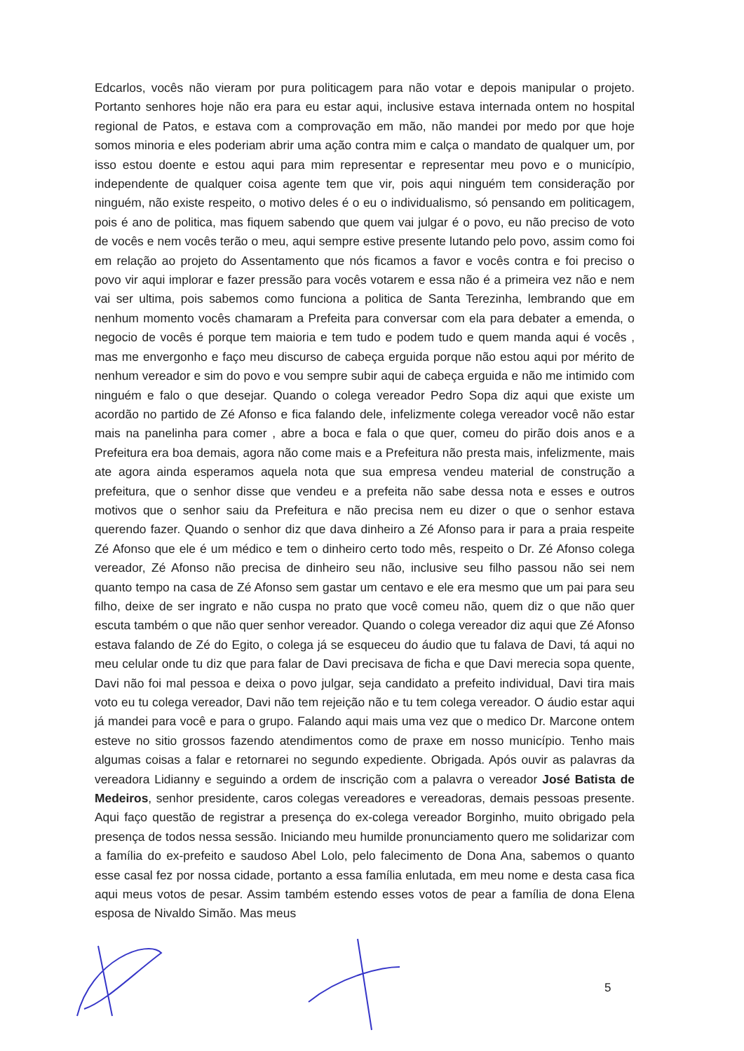Edcarlos, vocês não vieram por pura politicagem para não votar e depois manipular o projeto. Portanto senhores hoje não era para eu estar aqui, inclusive estava internada ontem no hospital regional de Patos, e estava com a comprovação em mão, não mandei por medo por que hoje somos minoria e eles poderiam abrir uma ação contra mim e calça o mandato de qualquer um, por isso estou doente e estou aqui para mim representar e representar meu povo e o município, independente de qualquer coisa agente tem que vir, pois aqui ninguém tem consideração por ninguém, não existe respeito, o motivo deles é o eu o individualismo, só pensando em politicagem, pois é ano de politica, mas fiquem sabendo que quem vai julgar é o povo, eu não preciso de voto de vocês e nem vocês terão o meu, aqui sempre estive presente lutando pelo povo, assim como foi em relação ao projeto do Assentamento que nós ficamos a favor e vocês contra e foi preciso o povo vir aqui implorar e fazer pressão para vocês votarem e essa não é a primeira vez não e nem vai ser ultima, pois sabemos como funciona a politica de Santa Terezinha, lembrando que em nenhum momento vocês chamaram a Prefeita para conversar com ela para debater a emenda, o negocio de vocês é porque tem maioria e tem tudo e podem tudo e quem manda aqui é vocês , mas me envergonho e faço meu discurso de cabeça erguida porque não estou aqui por mérito de nenhum vereador e sim do povo e vou sempre subir aqui de cabeça erguida e não me intimido com ninguém e falo o que desejar. Quando o colega vereador Pedro Sopa diz aqui que existe um acordão no partido de Zé Afonso e fica falando dele, infelizmente colega vereador você não estar mais na panelinha para comer , abre a boca e fala o que quer, comeu do pirão dois anos e a Prefeitura era boa demais, agora não come mais e a Prefeitura não presta mais, infelizmente, mais ate agora ainda esperamos aquela nota que sua empresa vendeu material de construção a prefeitura, que o senhor disse que vendeu e a prefeita não sabe dessa nota e esses e outros motivos que o senhor saiu da Prefeitura e não precisa nem eu dizer o que o senhor estava querendo fazer. Quando o senhor diz que dava dinheiro a Zé Afonso para ir para a praia respeite Zé Afonso que ele é um médico e tem o dinheiro certo todo mês, respeito o Dr. Zé Afonso colega vereador, Zé Afonso não precisa de dinheiro seu não, inclusive seu filho passou não sei nem quanto tempo na casa de Zé Afonso sem gastar um centavo e ele era mesmo que um pai para seu filho, deixe de ser ingrato e não cuspa no prato que você comeu não, quem diz o que não quer escuta também o que não quer senhor vereador. Quando o colega vereador diz aqui que Zé Afonso estava falando de Zé do Egito, o colega já se esqueceu do áudio que tu falava de Davi, tá aqui no meu celular onde tu diz que para falar de Davi precisava de ficha e que Davi merecia sopa quente, Davi não foi mal pessoa e deixa o povo julgar, seja candidato a prefeito individual, Davi tira mais voto eu tu colega vereador, Davi não tem rejeição não e tu tem colega vereador. O áudio estar aqui já mandei para você e para o grupo. Falando aqui mais uma vez que o medico Dr. Marcone ontem esteve no sitio grossos fazendo atendimentos como de praxe em nosso município. Tenho mais algumas coisas a falar e retornarei no segundo expediente. Obrigada. Após ouvir as palavras da vereadora Lidianny e seguindo a ordem de inscrição com a palavra o vereador José Batista de Medeiros, senhor presidente, caros colegas vereadores e vereadoras, demais pessoas presente. Aqui faço questão de registrar a presença do ex-colega vereador Borginho, muito obrigado pela presença de todos nessa sessão. Iniciando meu humilde pronunciamento quero me solidarizar com a família do ex-prefeito e saudoso Abel Lolo, pelo falecimento de Dona Ana, sabemos o quanto esse casal fez por nossa cidade, portanto a essa família enlutada, em meu nome e desta casa fica aqui meus votos de pesar. Assim também estendo esses votos de pear a família de dona Elena esposa de Nivaldo Simão. Mas meus
5